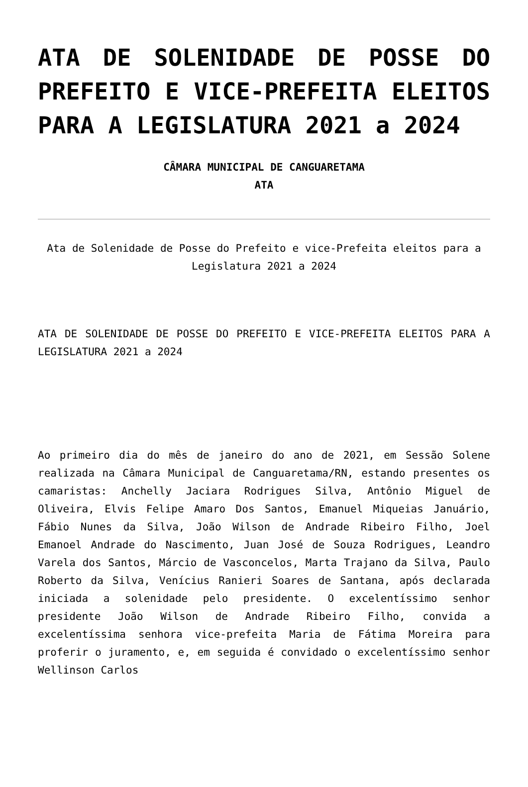ATA DE SOLENIDADE DE POSSE DO PREFEITO E VICE-PREFEITA ELEITOS PARA A LEGISLATURA 2021 a 2024
CÂMARA MUNICIPAL DE CANGUARETAMA
ATA
Ata de Solenidade de Posse do Prefeito e vice-Prefeita eleitos para a Legislatura 2021 a 2024
ATA DE SOLENIDADE DE POSSE DO PREFEITO E VICE-PREFEITA ELEITOS PARA A LEGISLATURA 2021 a 2024
Ao primeiro dia do mês de janeiro do ano de 2021, em Sessão Solene realizada na Câmara Municipal de Canguaretama/RN, estando presentes os camaristas: Anchelly Jaciara Rodrigues Silva, Antônio Miguel de Oliveira, Elvis Felipe Amaro Dos Santos, Emanuel Miqueias Januário, Fábio Nunes da Silva, João Wilson de Andrade Ribeiro Filho, Joel Emanoel Andrade do Nascimento, Juan José de Souza Rodrigues, Leandro Varela dos Santos, Márcio de Vasconcelos, Marta Trajano da Silva, Paulo Roberto da Silva, Venícius Ranieri Soares de Santana, após declarada iniciada a solenidade pelo presidente. O excelentíssimo senhor presidente João Wilson de Andrade Ribeiro Filho, convida a excelentíssima senhora vice-prefeita Maria de Fátima Moreira para proferir o juramento, e, em seguida é convidado o excelentíssimo senhor Wellinson Carlos